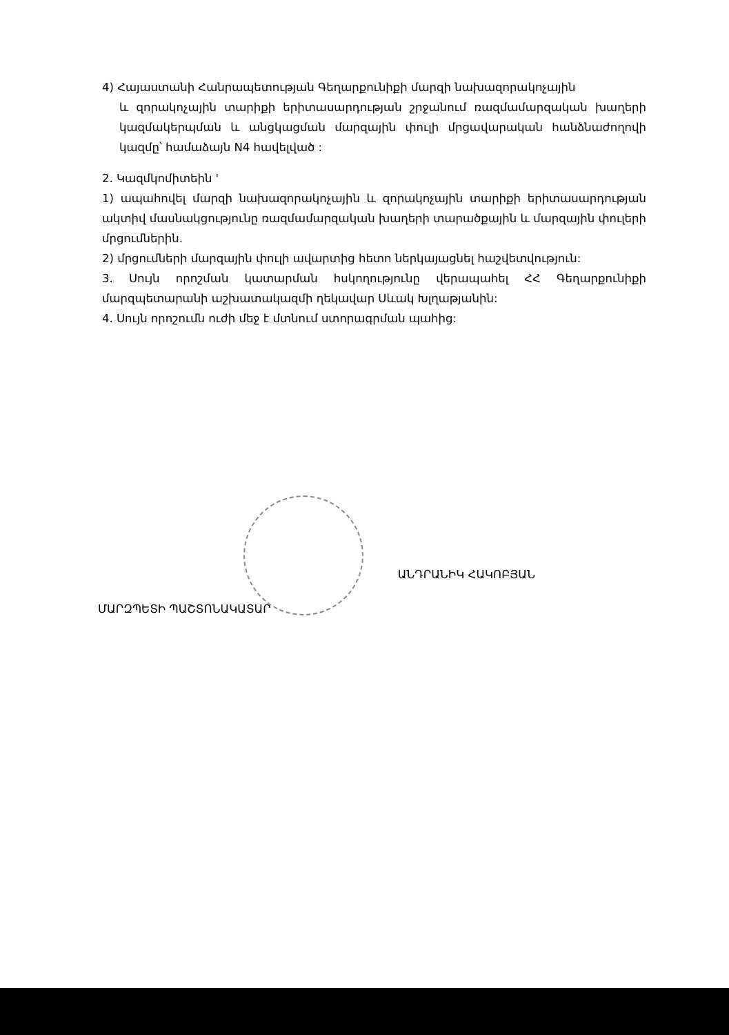4) Հայաստանի Հանրապետության Գեղարքունիքի մարզի նախազորակոչային
և զորակոչային տարիքի երիտասարդության շրջանում ռազմամարզական խաղերի կազմակերպման և անցկացման մարզային փուլի մրցավարական հանձնաժողովի կազմը՝ համաձայն N4 հավելված :
2. Կազմկոմիտեին '
1) ապահովել մարզի նախազորակոչային և զորակոչային տարիքի երիտասարդության ակտիվ մասնակցությունը ռազմամարզական խաղերի տարածքային և մարզային փուլերի մրցումներին.
2) մրցումների մարզային փուլի ավարտից հետո ներկայացնել հաշվետվություն:
3. Սույն որոշման կատարման հսկողությունը վերապահել ՀՀ Գեղարքունիքի մարզպետարանի աշխատակազմի ղեկավար Սևակ Խլղաթյանին:
4. Սույն որոշումն ուժի մեջ է մտնում ստորագրման պահից:
ՄԱՐԶՊԵՏԻ ՊԱՇՏՈՆԱԿԱՏԱՐ
ԱՆԴՐԱՆԻԿ ՀԱԿՈԲՅԱՆ